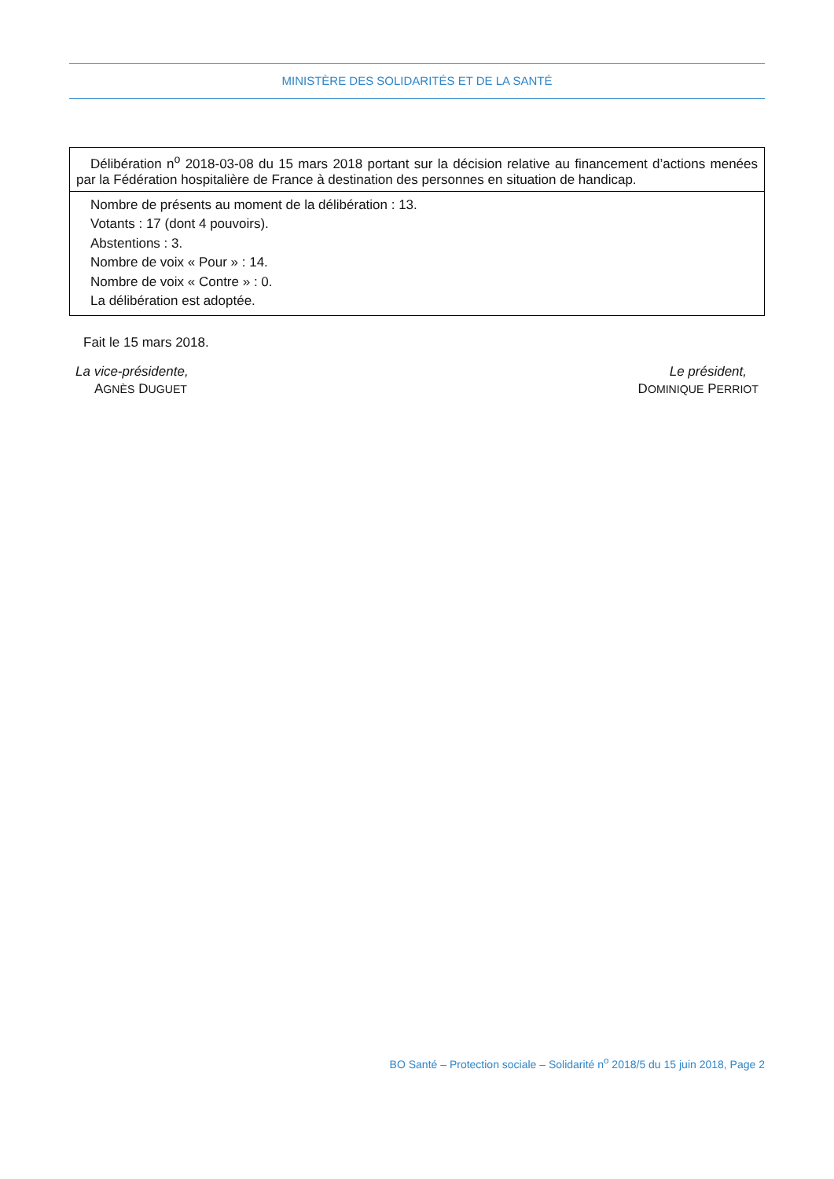MINISTÈRE DES SOLIDARITÉS ET DE LA SANTÉ
Délibération n<sup>o</sup> 2018-03-08 du 15 mars 2018 portant sur la décision relative au financement d’actions menées par la Fédération hospitalière de France à destination des personnes en situation de handicap.
Nombre de présents au moment de la délibération : 13.
Votants : 17 (dont 4 pouvoirs).
Abstentions : 3.
Nombre de voix « Pour » : 14.
Nombre de voix « Contre » : 0.
La délibération est adoptée.
Fait le 15 mars 2018.
La vice-présidente,
AGNÈS DUGUET
Le président,
DOMINIQUE PERRIOT
BO Santé – Protection sociale – Solidarité n<sup>o</sup> 2018/5 du 15 juin 2018, Page 2